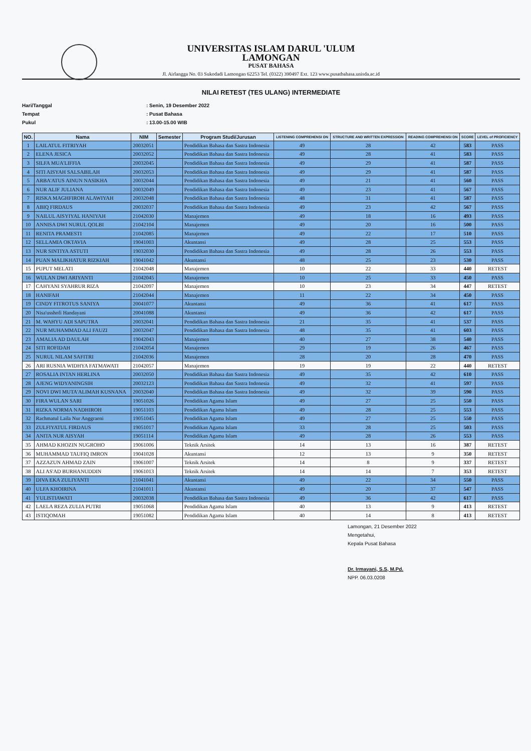UNIVERSITAS ISLAM DARUL 'ULUM
LAMONGAN
PUSAT BAHASA
Jl. Airlangga No. 03 Sukodadi Lamongan 62253 Tel. (0322) 390497 Ext. 123 www.pusatbahasa.unisda.ac.id
NILAI RETEST (TES ULANG) INTERMEDIATE
Hari/Tanggal: Senin, 19 Desember 2022
Tempat: Pusat Bahasa
Pukul: 13.00-15.00 WIB
| NO. | Nama | NIM | Semester | Program Studi/Jurusan | LISTENING COMPREHENSI ON | STRUCTURE AND WRITTEN EXPRESSION | READING COMPREHENSI ON | SCORE | LEVEL of PROFICIENCY |
| --- | --- | --- | --- | --- | --- | --- | --- | --- | --- |
| 1 | LAILATUL FITRIYAH | 20032051 | | Pendidikan Bahasa dan Sastra Indonesia | 49 | 28 | 42 | 583 | PASS |
| 2 | ELENA JESICA | 20032052 | | Pendidikan Bahasa dan Sastra Indonesia | 49 | 28 | 41 | 583 | PASS |
| 3 | SILFA MUA'LIFFIA | 20032045 | | Pendidikan Bahasa dan Sastra Indonesia | 49 | 29 | 41 | 587 | PASS |
| 4 | SITI AISYAH SALSABILAH | 20032053 | | Pendidikan Bahasa dan Sastra Indonesia | 49 | 29 | 41 | 587 | PASS |
| 5 | ARBA'ATUS AINUN NASIKHA | 20032044 | | Pendidikan Bahasa dan Sastra Indonesia | 49 | 21 | 41 | 560 | PASS |
| 6 | NUR ALIF JULIANA | 20032049 | | Pendidikan Bahasa dan Sastra Indonesia | 49 | 23 | 41 | 567 | PASS |
| 7 | RISKA MAGHFIROH ALAWIYAH | 20032048 | | Pendidikan Bahasa dan Sastra Indonesia | 48 | 31 | 41 | 587 | PASS |
| 8 | ABIQ FIRDAUS | 20032037 | | Pendidikan Bahasa dan Sastra Indonesia | 49 | 23 | 42 | 567 | PASS |
| 9 | NAILUL AISYIYAL HANIYAH | 21042030 | | Manajemen | 49 | 18 | 16 | 493 | PASS |
| 10 | ANNISA DWI NURUL QOLBI | 21042104 | | Manajemen | 49 | 20 | 16 | 500 | PASS |
| 11 | RENITA PRAMESTI | 21042085 | | Manajemen | 49 | 22 | 17 | 510 | PASS |
| 12 | SELLAMIA OKTAVIA | 19041003 | | Akuntansi | 49 | 28 | 25 | 553 | PASS |
| 13 | NUR SINTIYA ASTUTI | 19032030 | | Pendidikan Bahasa dan Sastra Indonesia | 49 | 28 | 26 | 553 | PASS |
| 14 | PUAN MALIKHATUR RIZKIAH | 19041042 | | Akuntansi | 48 | 25 | 23 | 530 | PASS |
| 15 | PUPUT MELATI | 21042048 | | Manajemen | 10 | 22 | 33 | 440 | RETEST |
| 16 | WULAN DWI ARIYANTI | 21042045 | | Manajemen | 10 | 25 | 33 | 450 | PASS |
| 17 | CAHYANI SYAHRUR RIZA | 21042097 | | Manajemen | 10 | 23 | 34 | 447 | RETEST |
| 18 | HANIFAH | 21042044 | | Manajemen | 11 | 22 | 34 | 450 | PASS |
| 19 | CINDY FITROTUS SANIYA | 20041077 | | Akuntansi | 49 | 36 | 41 | 617 | PASS |
| 20 | Nisa'usshofi Handayani | 20041088 | | Akuntansi | 49 | 36 | 42 | 617 | PASS |
| 21 | M. WAHYU ADI SAPUTRA | 20032041 | | Pendidikan Bahasa dan Sastra Indonesia | 21 | 35 | 41 | 537 | PASS |
| 22 | NUR MUHAMMAD ALI FAUZI | 20032047 | | Pendidikan Bahasa dan Sastra Indonesia | 48 | 35 | 41 | 603 | PASS |
| 23 | AMALIA AD DAULAH | 19042043 | | Manajemen | 40 | 27 | 38 | 540 | PASS |
| 24 | SITI ROFIDAH | 21042054 | | Manajemen | 29 | 19 | 26 | 467 | PASS |
| 25 | NURUL NILAM SAFITRI | 21042036 | | Manajemen | 28 | 20 | 28 | 470 | PASS |
| 26 | ARI RUSNIA WIDHYA FATMAWATI | 21042057 | | Manajemen | 19 | 19 | 22 | 440 | RETEST |
| 27 | ROSALIA INTAN HERLINA | 20032050 | | Pendidikan Bahasa dan Sastra Indonesia | 49 | 35 | 42 | 610 | PASS |
| 28 | AJENG WIDYANINGSIH | 20032123 | | Pendidikan Bahasa dan Sastra Indonesia | 49 | 32 | 41 | 597 | PASS |
| 29 | NOVI DWI MUTA'ALIMAH KUSNANA | 20032040 | | Pendidikan Bahasa dan Sastra Indonesia | 49 | 32 | 39 | 590 | PASS |
| 30 | FIRA WULAN SARI | 19051026 | | Pendidikan Agama Islam | 49 | 27 | 25 | 550 | PASS |
| 31 | RIZKA NORMA NADHIROH | 19051103 | | Pendidikan Agama Islam | 49 | 28 | 25 | 553 | PASS |
| 32 | Rachmatul Laila Nur Anggraeni | 19051045 | | Pendidikan Agama Islam | 49 | 27 | 25 | 550 | PASS |
| 33 | ZULFIYATUL FIRDAUS | 19051017 | | Pendidikan Agama Islam | 33 | 28 | 25 | 503 | PASS |
| 34 | ANITA NUR AISYAH | 19051114 | | Pendidikan Agama Islam | 49 | 28 | 26 | 553 | PASS |
| 35 | AHMAD KHOZIN NUGROHO | 19061006 | | Teknik Arsitek | 14 | 13 | 16 | 387 | RETEST |
| 36 | MUHAMMAD TAUFIQ IMRON | 19041028 | | Akuntansi | 12 | 13 | 9 | 350 | RETEST |
| 37 | AZZAZUN AHMAD ZAIN | 19061007 | | Teknik Arsitek | 14 | 8 | 9 | 337 | RETEST |
| 38 | ALI AS'AD BURHANUDDIN | 19061013 | | Teknik Arsitek | 14 | 14 | 7 | 353 | RETEST |
| 39 | DIVA EKA ZULIYANTI | 21041041 | | Akuntansi | 49 | 22 | 34 | 550 | PASS |
| 40 | ULFA KHOIRINA | 21041011 | | Akuntansi | 49 | 20 | 37 | 547 | PASS |
| 41 | YULISTIAWATI | 20032038 | | Pendidikan Bahasa dan Sastra Indonesia | 49 | 36 | 42 | 617 | PASS |
| 42 | LAELA REZA ZULIA PUTRI | 19051068 | | Pendidikan Agama Islam | 40 | 13 | 9 | 413 | RETEST |
| 43 | ISTIQOMAH | 19051082 | | Pendidikan Agama Islam | 40 | 14 | 8 | 413 | RETEST |
Lamongan, 21 Desember 2022
Mengetahui,
Kepala Pusat Bahasa
Dr. Irmayani, S.S, M.Pd.
NPP. 06.03.0208